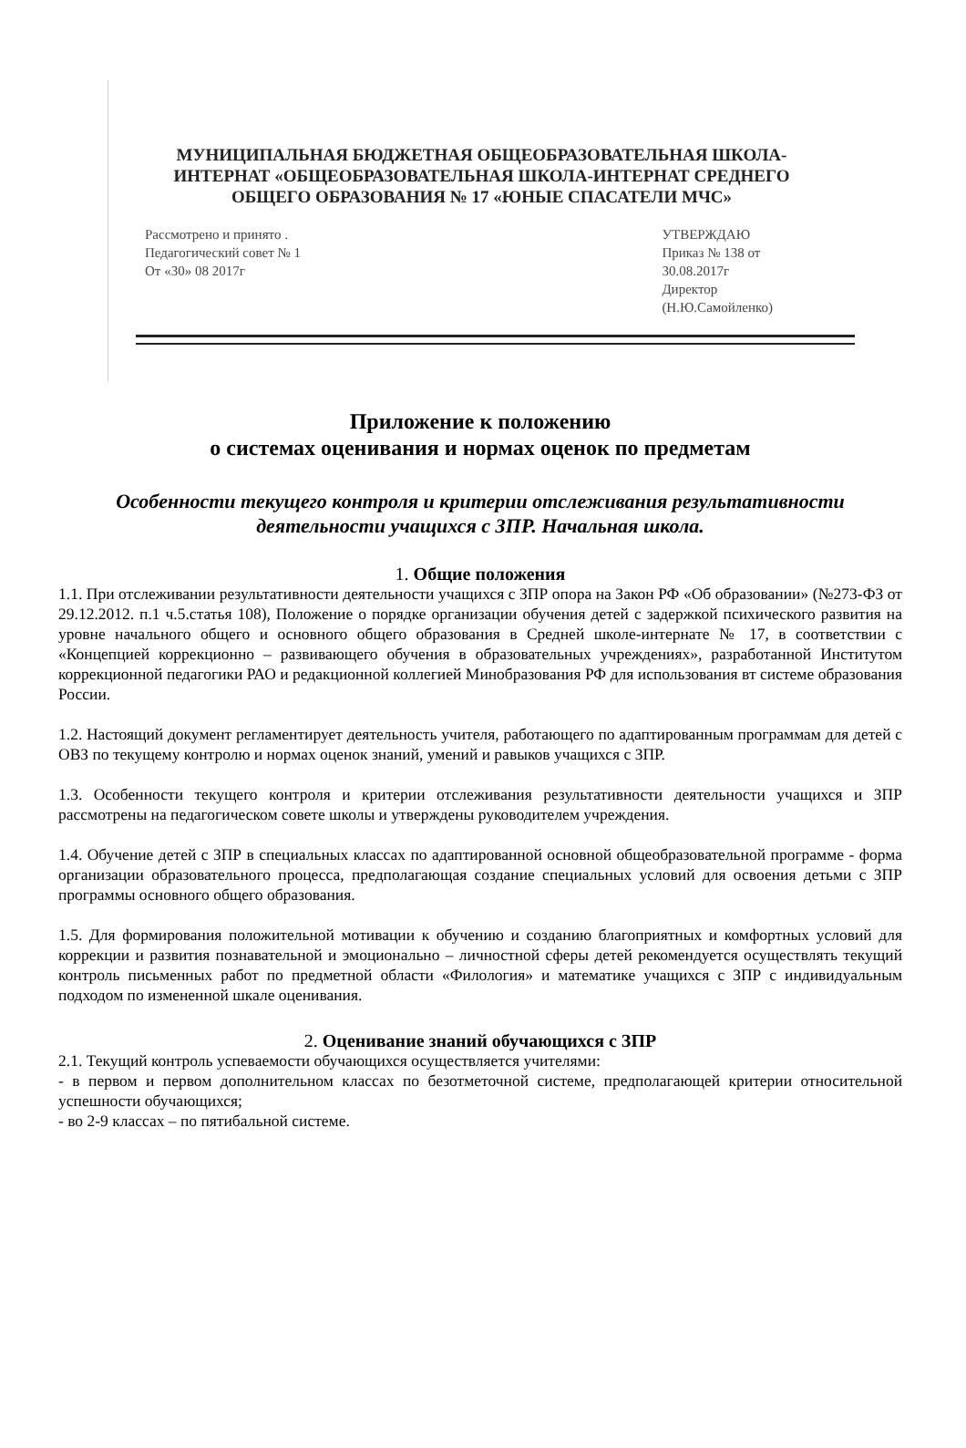МУНИЦИПАЛЬНАЯ БЮДЖЕТНАЯ ОБЩЕОБРАЗОВАТЕЛЬНАЯ ШКОЛА-
ИНТЕРНАТ «ОБЩЕОБРАЗОВАТЕЛЬНАЯ ШКОЛА-ИНТЕРНАТ СРЕДНЕГО
ОБЩЕГО ОБРАЗОВАНИЯ № 17 «ЮНЫЕ СПАСАТЕЛИ МЧС»
Рассмотрено и принято .
Педагогический совет № 1
От «30» 08 2017г
УТВЕРЖДАЮ
Приказ № 138 от
30.08.2017г
Директор
(Н.Ю.Самойленко)
Приложение к положению
о системах оценивания и нормах оценок по предметам
Особенности текущего контроля и критерии отслеживания результативности деятельности учащихся с ЗПР. Начальная школа.
1. Общие положения
1.1. При отслеживании результативности деятельности учащихся с ЗПР опора на Закон РФ «Об образовании» (№273-ФЗ от 29.12.2012. п.1 ч.5.статья 108), Положение о порядке организации обучения детей с задержкой психического развития на уровне начального общего и основного общего образования в Средней школе-интернате № 17, в соответствии с «Концепцией коррекционно – развивающего обучения в образовательных учреждениях», разработанной Институтом коррекционной педагогики РАО и редакционной коллегией Минобразования РФ для использования вт системе образования России.
1.2. Настоящий документ регламентирует деятельность учителя, работающего по адаптированным программам для детей с ОВЗ по текущему контролю и нормах оценок знаний, умений и равыков учащихся с ЗПР.
1.3. Особенности текущего контроля и критерии отслеживания результативности деятельности учащихся и ЗПР рассмотрены на педагогическом совете школы и утверждены руководителем учреждения.
1.4. Обучение детей с ЗПР в специальных классах по адаптированной основной общеобразовательной программе - форма организации образовательного процесса, предполагающая создание специальных условий для освоения детьми с ЗПР программы основного общего образования.
1.5. Для формирования положительной мотивации к обучению и созданию благоприятных и комфортных условий для коррекции и развития познавательной и эмоционально – личностной сферы детей рекомендуется осуществлять текущий контроль письменных работ по предметной области «Филология» и математике учащихся с ЗПР с индивидуальным подходом по измененной шкале оценивания.
2. Оценивание знаний обучающихся с ЗПР
2.1. Текущий контроль успеваемости обучающихся осуществляется учителями:
- в первом и первом дополнительном классах по безотметочной системе, предполагающей критерии относительной успешности обучающихся;
- во 2-9 классах – по пятибальной системе.